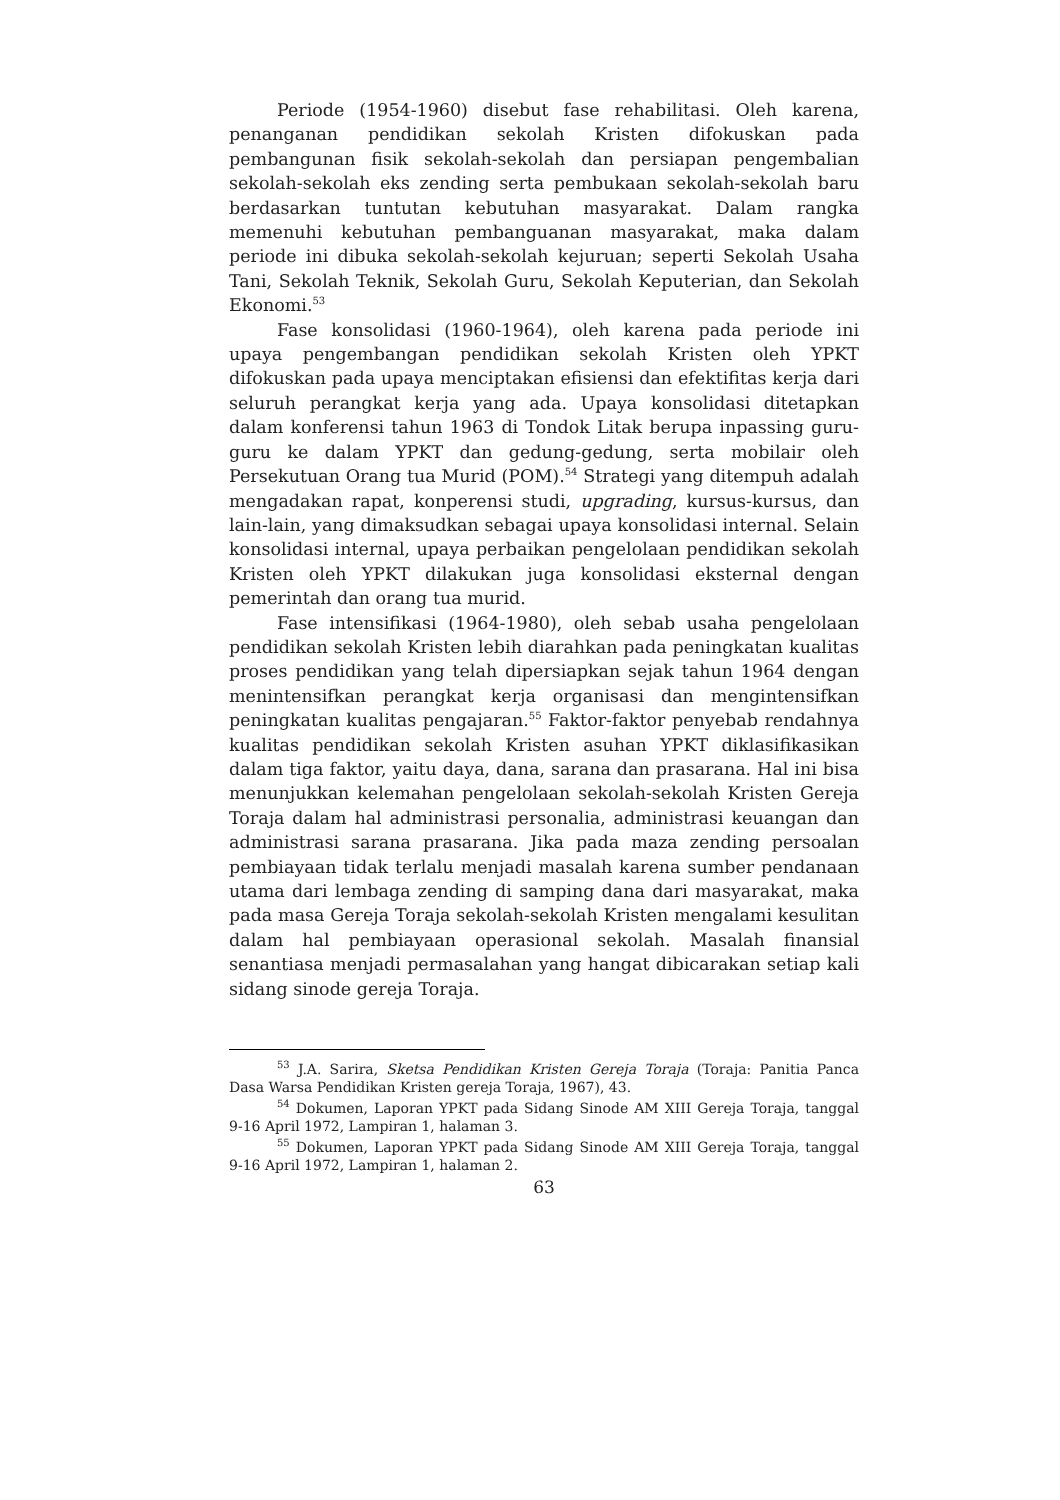Periode (1954-1960) disebut fase rehabilitasi. Oleh karena, penanganan pendidikan sekolah Kristen difokuskan pada pembangunan fisik sekolah-sekolah dan persiapan pengembalian sekolah-sekolah eks zending serta pembukaan sekolah-sekolah baru berdasarkan tuntutan kebutuhan masyarakat. Dalam rangka memenuhi kebutuhan pembanguanan masyarakat, maka dalam periode ini dibuka sekolah-sekolah kejuruan; seperti Sekolah Usaha Tani, Sekolah Teknik, Sekolah Guru, Sekolah Keputerian, dan Sekolah Ekonomi.<sup>53</sup>
Fase konsolidasi (1960-1964), oleh karena pada periode ini upaya pengembangan pendidikan sekolah Kristen oleh YPKT difokuskan pada upaya menciptakan efisiensi dan efektifitas kerja dari seluruh perangkat kerja yang ada. Upaya konsolidasi ditetapkan dalam konferensi tahun 1963 di Tondok Litak berupa inpassing guru-guru ke dalam YPKT dan gedung-gedung, serta mobilair oleh Persekutuan Orang tua Murid (POM).<sup>54</sup> Strategi yang ditempuh adalah mengadakan rapat, konperensi studi, upgrading, kursus-kursus, dan lain-lain, yang dimaksudkan sebagai upaya konsolidasi internal. Selain konsolidasi internal, upaya perbaikan pengelolaan pendidikan sekolah Kristen oleh YPKT dilakukan juga konsolidasi eksternal dengan pemerintah dan orang tua murid.
Fase intensifikasi (1964-1980), oleh sebab usaha pengelolaan pendidikan sekolah Kristen lebih diarahkan pada peningkatan kualitas proses pendidikan yang telah dipersiapkan sejak tahun 1964 dengan menintensifkan perangkat kerja organisasi dan mengintensifkan peningkatan kualitas pengajaran.<sup>55</sup> Faktor-faktor penyebab rendahnya kualitas pendidikan sekolah Kristen asuhan YPKT diklasifikasikan dalam tiga faktor, yaitu daya, dana, sarana dan prasarana. Hal ini bisa menunjukkan kelemahan pengelolaan sekolah-sekolah Kristen Gereja Toraja dalam hal administrasi personalia, administrasi keuangan dan administrasi sarana prasarana. Jika pada maza zending persoalan pembiayaan tidak terlalu menjadi masalah karena sumber pendanaan utama dari lembaga zending di samping dana dari masyarakat, maka pada masa Gereja Toraja sekolah-sekolah Kristen mengalami kesulitan dalam hal pembiayaan operasional sekolah. Masalah finansial senantiasa menjadi permasalahan yang hangat dibicarakan setiap kali sidang sinode gereja Toraja.
<sup>53</sup> J.A. Sarira, Sketsa Pendidikan Kristen Gereja Toraja (Toraja: Panitia Panca Dasa Warsa Pendidikan Kristen gereja Toraja, 1967), 43.
<sup>54</sup> Dokumen, Laporan YPKT pada Sidang Sinode AM XIII Gereja Toraja, tanggal 9-16 April 1972, Lampiran 1, halaman 3.
<sup>55</sup> Dokumen, Laporan YPKT pada Sidang Sinode AM XIII Gereja Toraja, tanggal 9-16 April 1972, Lampiran 1, halaman 2.
63